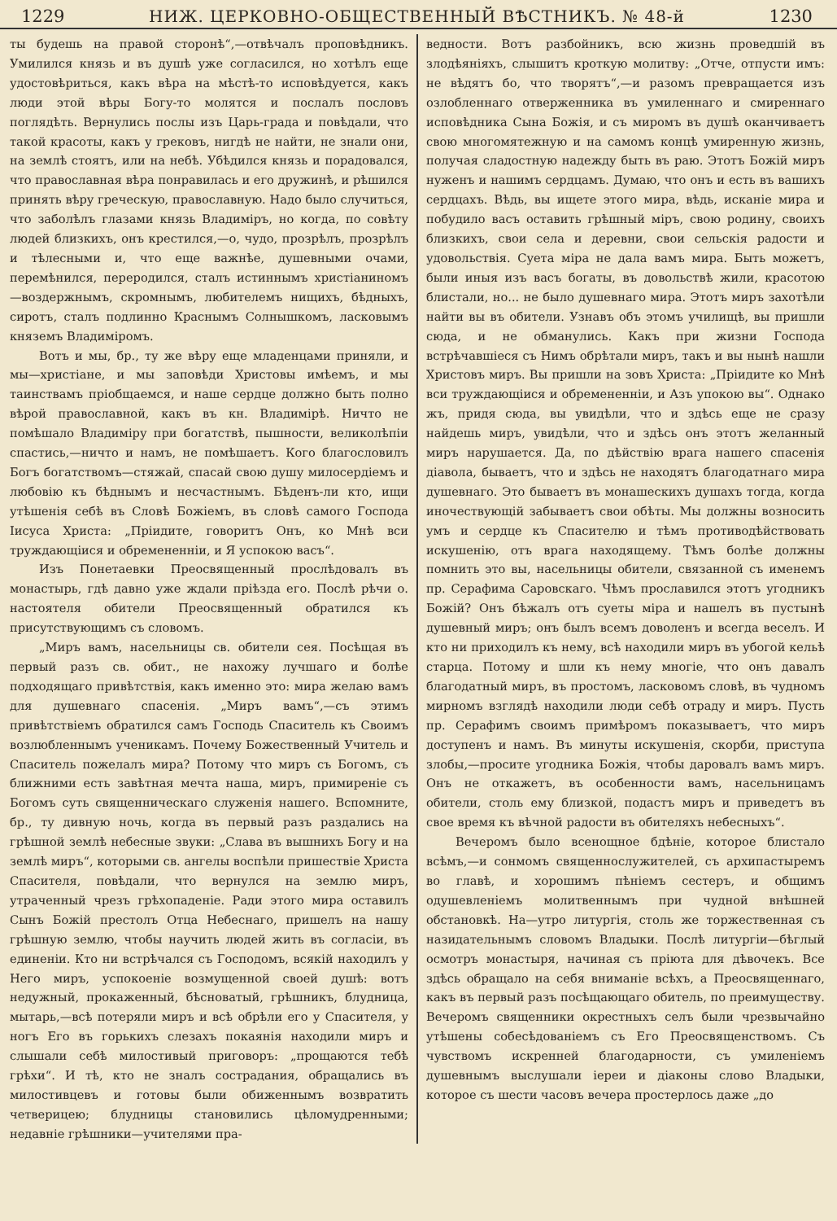1229 НИЖ. ЦЕРКОВНО-ОБЩЕСТВЕННЫЙ ВѢСТНИКЪ. № 48-й 1230
ты будешь на правой сторонѣ“,—отвѣчалъ проповѣдникъ. Умилился князь и въ душѣ уже согласился, но хотѣлъ еще удостовѣриться, какъ вѣра на мѣстѣ-то исповѣдуется, какъ люди этой вѣры Богу-то молятся и послалъ пословъ поглядѣть. Вернулись послы изъ Царь-града и повѣдали, что такой красоты, какъ у грековъ, нигдѣ не найти, не знали они, на землѣ стоятъ, или на небѣ. Убѣдился князь и порадовался, что православная вѣра понравилась и его дружинѣ, и рѣшился принять вѣру греческую, православную. Надо было случиться, что заболѣлъ глазами князь Владиміръ, но когда, по совѣту людей близкихъ, онъ крестился,—о, чудо, прозрѣлъ, прозрѣлъ и тѣлесными и, что еще важнѣе, душевными очами, перемѣнился, переродился, сталъ истиннымъ христіаниномъ—воздержнымъ, скромнымъ, любителемъ нищихъ, бѣдныхъ, сиротъ, сталъ подлинно Краснымъ Солнышкомъ, ласковымъ княземъ Владиміромъ.
Вотъ и мы, бр., ту же вѣру еще младенцами приняли, и мы—христіане, и мы заповѣди Христовы имѣемъ, и мы таинствамъ пріобщаемся, и наше сердце должно быть полно вѣрой православной, какъ въ кн. Владимірѣ. Ничто не помѣшало Владиміру при богатствѣ, пышности, великолѣпіи спастись,—ничто и намъ, не помѣшаетъ. Кого благословилъ Богъ богатствомъ—стяжай, спасай свою душу милосердіемъ и любовію къ бѣднымъ и несчастнымъ. Бѣденъ-ли кто, ищи утѣшенія себѣ въ Словѣ Божіемъ, въ словѣ самого Господа Іисуса Христа: „Пріидите, говоритъ Онъ, ко Мнѣ вси труждающіися и обремененніи, и Я успокою васъ“.
Изъ Понетаевки Преосвященный прослѣдовалъ въ монастырь, гдѣ давно уже ждали пріѣзда его. Послѣ рѣчи о. настоятеля обители Преосвященный обратился къ присутствующимъ съ словомъ.
„Миръ вамъ, насельницы св. обители сея. Посѣщая въ первый разъ св. обит., не нахожу лучшаго и болѣе подходящаго привѣтствія, какъ именно это: мира желаю вамъ для душевнаго спасенія. „Миръ вамъ“,—съ этимъ привѣтствіемъ обратился самъ Господь Спаситель къ Своимъ возлюбленнымъ ученикамъ. Почему Божественный Учитель и Спаситель пожелалъ мира? Потому что миръ съ Богомъ, съ ближними есть завѣтная мечта наша, миръ, примиреніе съ Богомъ суть священническаго служенія нашего. Вспомните, бр., ту дивную ночь, когда въ первый разъ раздались на грѣшной землѣ небесные звуки: „Слава въ вышнихъ Богу и на землѣ миръ“, которыми св. ангелы воспѣли пришествіе Христа Спасителя, повѣдали, что вернулся на землю миръ, утраченный чрезъ грѣхопаденіе. Ради этого мира оставилъ Сынъ Божій престолъ Отца Небеснаго, пришелъ на нашу грѣшную землю, чтобы научить людей жить въ согласіи, въ единеніи. Кто ни встрѣчался съ Господомъ, всякій находилъ у Него миръ, успокоеніе возмущенной своей душѣ: вотъ недужный, прокаженный, бѣсноватый, грѣшникъ, блудница, мытарь,—всѣ потеряли миръ и всѣ обрѣли его у Спасителя, у ногъ Его въ горькихъ слезахъ покаянія находили миръ и слышали себѣ милостивый приговоръ: „прощаются тебѣ грѣхи“. И тѣ, кто не зналъ сострадания, обращались въ милостивцевъ и готовы были обиженнымъ возвратить четверицею; блудницы становились цѣломудренными; недавніе грѣшники—учителями пра-
ведности. Вотъ разбойникъ, всю жизнь проведшій въ злодѣяніяхъ, слышитъ кроткую молитву: „Отче, отпусти имъ: не вѣдятъ бо, что творятъ“,—и разомъ превращается изъ озлобленнаго отверженника въ умиленнаго и смиреннаго исповѣдника Сына Божія, и съ миромъ въ душѣ оканчиваетъ свою многомятежную и на самомъ концѣ умиренную жизнь, получая сладостную надежду быть въ раю. Этотъ Божій миръ нуженъ и нашимъ сердцамъ. Думаю, что онъ и есть въ вашихъ сердцахъ. Вѣдь, вы ищете этого мира, вѣдь, исканіе мира и побудило васъ оставить грѣшный міръ, свою родину, своихъ близкихъ, свои села и деревни, свои сельскія радости и удовольствія. Суета міра не дала вамъ мира. Быть можетъ, были иныя изъ васъ богаты, въ довольствѣ жили, красотою блистали, но... не было душевнаго мира. Этотъ миръ захотѣли найти вы въ обители. Узнавъ объ этомъ училищѣ, вы пришли сюда, и не обманулись. Какъ при жизни Господа встрѣчавшіеся съ Нимъ обрѣтали миръ, такъ и вы нынѣ нашли Христовъ миръ. Вы пришли на зовъ Христа: „Пріидите ко Мнѣ вси труждающіися и обремененніи, и Азъ упокою вы“. Однако жъ, придя сюда, вы увидѣли, что и здѣсь еще не сразу найдешь миръ, увидѣли, что и здѣсь онъ этотъ желанный миръ нарушается. Да, по дѣйствію врага нашего спасенія діавола, бываетъ, что и здѣсь не находятъ благодатнаго мира душевнаго. Это бываетъ въ монашескихъ душахъ тогда, когда иночествующій забываетъ свои обѣты. Мы должны возносить умъ и сердце къ Спасителю и тѣмъ противодѣйствовать искушенію, отъ врага находящему. Тѣмъ болѣе должны помнить это вы, насельницы обители, связанной съ именемъ пр. Серафима Саровскаго. Чѣмъ прославился этотъ угодникъ Божій? Онъ бѣжалъ отъ суеты міра и нашелъ въ пустынѣ душевный миръ; онъ былъ всемъ доволенъ и всегда веселъ. И кто ни приходилъ къ нему, всѣ находили миръ въ убогой кельѣ старца. Потому и шли къ нему многіе, что онъ давалъ благодатный миръ, въ простомъ, ласковомъ словѣ, въ чудномъ мирномъ взглядѣ находили люди себѣ отраду и миръ. Пусть пр. Серафимъ своимъ примѣромъ показываетъ, что миръ доступенъ и намъ. Въ минуты искушенія, скорби, приступа злобы,—просите угодника Божія, чтобы даровалъ вамъ миръ. Онъ не откажетъ, въ особенности вамъ, насельницамъ обители, столь ему близкой, подастъ миръ и приведетъ въ свое время къ вѣчной радости въ обителяхъ небесныхъ“.
Вечеромъ было всенощное бдѣніе, которое блистало всѣмъ,—и сонмомъ священнослужителей, съ архипастыремъ во главѣ, и хорошимъ пѣніемъ сестеръ, и общимъ одушевленіемъ молитвеннымъ при чудной внѣшней обстановкѣ. На—утро литургія, столь же торжественная съ назидательнымъ словомъ Владыки. Послѣ литургіи—бѣглый осмотръ монастыря, начиная съ пріюта для дѣвочекъ. Все здѣсь обращало на себя вниманіе всѣхъ, а Преосвященнаго, какъ въ первый разъ посѣщающаго обитель, по преимуществу. Вечеромъ священники окрестныхъ селъ были чрезвычайно утѣшены собесѣдованіемъ съ Его Преосвященствомъ. Съ чувствомъ искренней благодарности, съ умиленіемъ душевнымъ выслушали іереи и діаконы слово Владыки, которое съ шести часовъ вечера простерлось даже „до